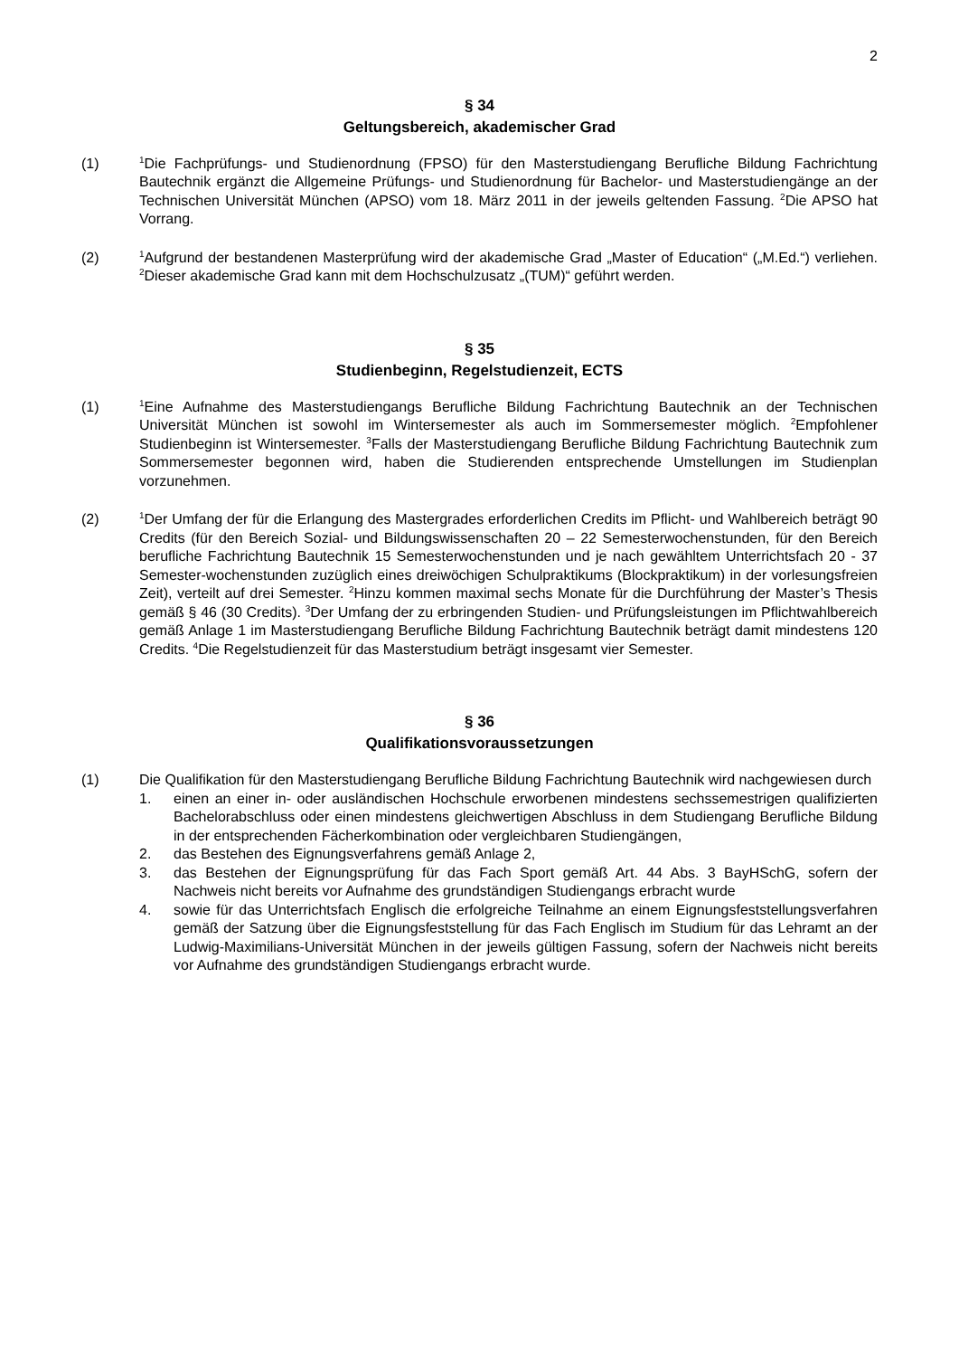2
§ 34
Geltungsbereich, akademischer Grad
(1)
<sup>1</sup> Die Fachprüfungs- und Studienordnung (FPSO) für den Masterstudiengang Berufliche Bildung Fachrichtung Bautechnik ergänzt die Allgemeine Prüfungs- und Studienordnung für Bachelor- und Masterstudiengänge an der Technischen Universität München (APSO) vom 18. März 2011 in der jeweils geltenden Fassung. <sup>2</sup>Die APSO hat Vorrang.
(2)
<sup>1</sup> Aufgrund der bestandenen Masterprüfung wird der akademische Grad „Master of Education“ („M.Ed.“) verliehen. <sup>2</sup>Dieser akademische Grad kann mit dem Hochschulzusatz „(TUM)“ geführt werden.
§ 35
Studienbeginn, Regelstudienzeit, ECTS
(1)
<sup>1</sup> Eine Aufnahme des Masterstudiengangs Berufliche Bildung Fachrichtung Bautechnik an der Technischen Universität München ist sowohl im Wintersemester als auch im Sommersemester möglich. <sup>2</sup>Empfohlener Studienbeginn ist Wintersemester. <sup>3</sup>Falls der Masterstudiengang Berufliche Bildung Fachrichtung Bautechnik zum Sommersemester begonnen wird, haben die Studierenden entsprechende Umstellungen im Studienplan vorzunehmen.
(2)
<sup>1</sup> Der Umfang der für die Erlangung des Mastergrades erforderlichen Credits im Pflicht- und Wahlbereich beträgt 90 Credits (für den Bereich Sozial- und Bildungswissenschaften 20 – 22 Semesterwochenstunden, für den Bereich berufliche Fachrichtung Bautechnik 15 Semesterwochenstunden und je nach gewähltem Unterrichtsfach 20 - 37 Semester-wochenstunden zuzüglich eines dreiwöchigen Schulpraktikums (Blockpraktikum) in der vorlesungsfreien Zeit), verteilt auf drei Semester. <sup>2</sup>Hinzu kommen maximal sechs Monate für die Durchführung der Master’s Thesis gemäß § 46 (30 Credits). <sup>3</sup>Der Umfang der zu erbringenden Studien- und Prüfungsleistungen im Pflichtwahlbereich gemäß Anlage 1 im Masterstudiengang Berufliche Bildung Fachrichtung Bautechnik beträgt damit mindestens 120 Credits. <sup>4</sup>Die Regelstudienzeit für das Masterstudium beträgt insgesamt vier Semester.
§ 36
Qualifikationsvoraussetzungen
(1) Die Qualifikation für den Masterstudiengang Berufliche Bildung Fachrichtung Bautechnik wird nachgewiesen durch
1. einen an einer in- oder ausländischen Hochschule erworbenen mindestens sechssemestrigen qualifizierten Bachelorabschluss oder einen mindestens gleichwertigen Abschluss in dem Studiengang Berufliche Bildung in der entsprechenden Fächerkombination oder vergleichbaren Studiengängen,
2. das Bestehen des Eignungsverfahrens gemäß Anlage 2,
3. das Bestehen der Eignungsprüfung für das Fach Sport gemäß Art. 44 Abs. 3 BayHSchG, sofern der Nachweis nicht bereits vor Aufnahme des grundständigen Studiengangs erbracht wurde
4. sowie für das Unterrichtsfach Englisch die erfolgreiche Teilnahme an einem Eignungsfeststellungsverfahren gemäß der Satzung über die Eignungsfeststellung für das Fach Englisch im Studium für das Lehramt an der Ludwig-Maximilians-Universität München in der jeweils gültigen Fassung, sofern der Nachweis nicht bereits vor Aufnahme des grundständigen Studiengangs erbracht wurde.